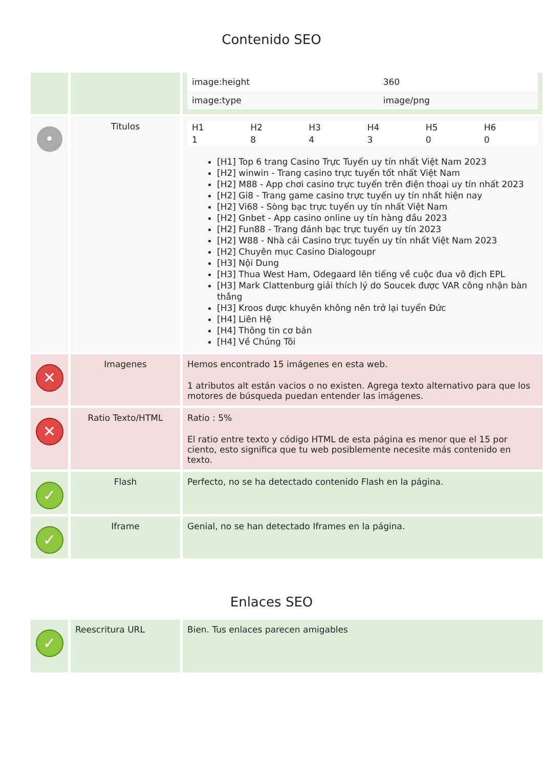Contenido SEO
| | | / image:height / 360 / / image:type / image/png / |
| • | Titulos | / H1 / H2 / H3 / H4 / H5 / H6 / / --- / --- / --- / --- / --- / --- / / 1 / 8 / 4 / 3 / 0 / 0 / [H1] Top 6 trang Casino Trực Tuyến uy tín nhất Việt Nam 2023 [H2] winwin - Trang casino trực tuyến tốt nhất Việt Nam [H2] M88 - App chơi casino trực tuyến trên điện thoại uy tín nhất 2023 [H2] Gi8 - Trang game casino trực tuyến uy tín nhất hiện nay [H2] Vi68 - Sòng bạc trực tuyến uy tín nhất Việt Nam [H2] Gnbet - App casino online uy tín hàng đầu 2023 [H2] Fun88 - Trang đánh bạc trực tuyến uy tín 2023 [H2] W88 - Nhà cái Casino trực tuyến uy tín nhất Việt Nam 2023 [H2] Chuyên mục Casino Dialogoupr [H3] Nội Dung [H3] Thua West Ham, Odegaard lên tiếng về cuộc đua vô địch EPL [H3] Mark Clattenburg giải thích lý do Soucek được VAR công nhận bàn thắng [H3] Kroos được khuyên không nên trở lại tuyển Đức [H4] Liên Hệ [H4] Thông tin cơ bản [H4] Về Chúng Tôi |
| ✕ | Imagenes | Hemos encontrado 15 imágenes en esta web. 1 atributos alt están vacios o no existen. Agrega texto alternativo para que los motores de búsqueda puedan entender las imágenes. |
| ✕ | Ratio Texto/HTML | Ratio : 5% El ratio entre texto y código HTML de esta página es menor que el 15 por ciento, esto significa que tu web posiblemente necesite más contenido en texto. |
| ✓ | Flash | Perfecto, no se ha detectado contenido Flash en la página. |
| ✓ | Iframe | Genial, no se han detectado Iframes en la página. |
Enlaces SEO
| ✓ | Reescritura URL | Bien. Tus enlaces parecen amigables |